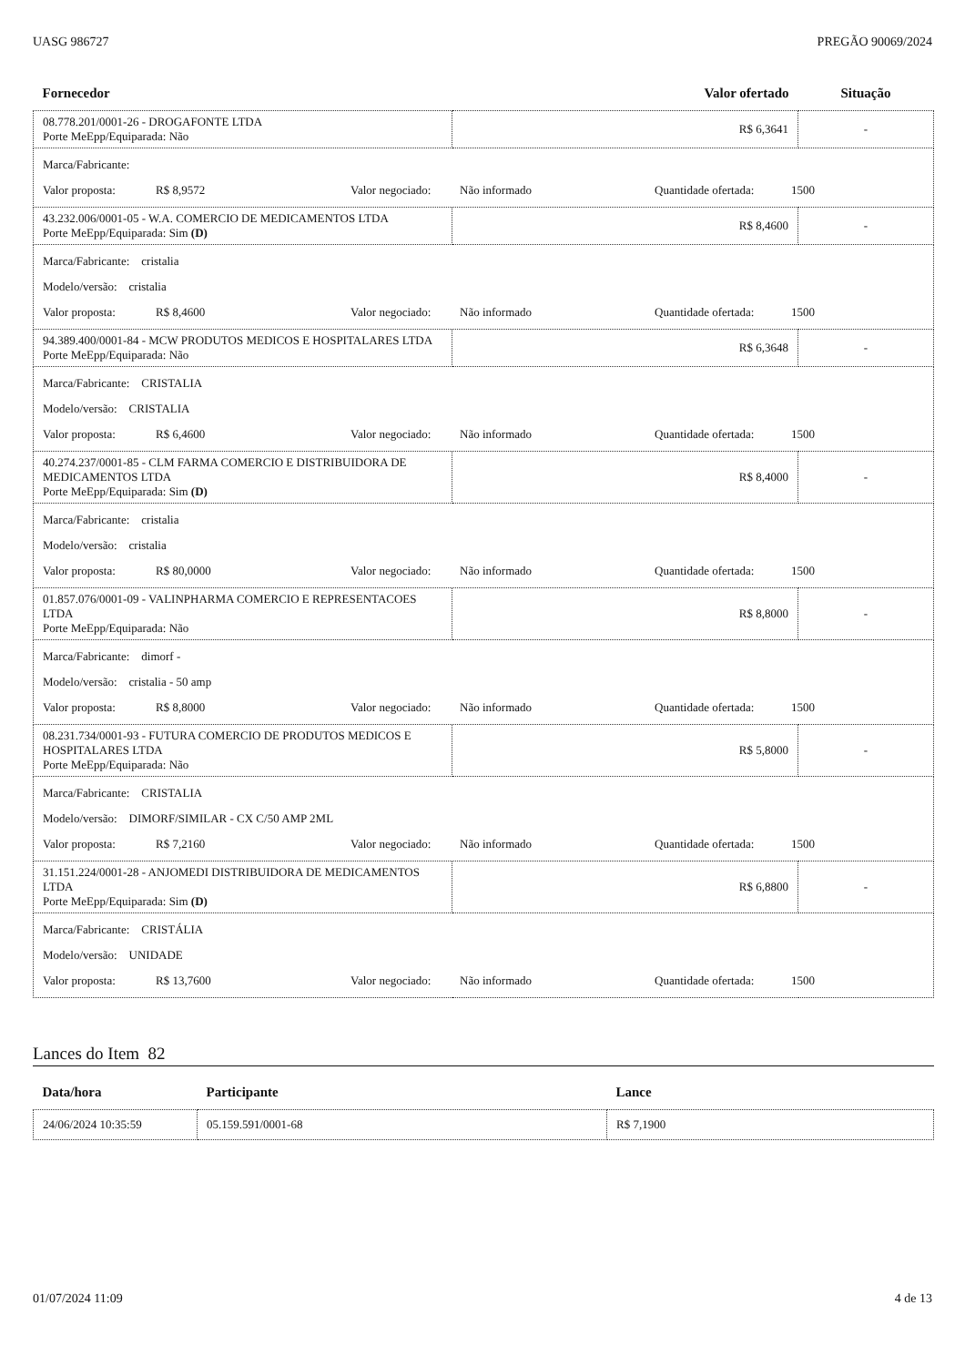UASG 986727 PREGÃO 90069/2024
| Fornecedor | Valor ofertado | Situação |
| --- | --- | --- |
| 08.778.201/0001-26 - DROGAFONTE LTDA Porte MeEpp/Equiparada: Não | R$ 6,3641 | - |
| Marca/Fabricante: Valor proposta: R$ 8,9572 Valor negociado: Não informado Quantidade ofertada: 1500 | | |
| 43.232.006/0001-05 - W.A. COMERCIO DE MEDICAMENTOS LTDA Porte MeEpp/Equiparada: Sim (D) | R$ 8,4600 | - |
| Marca/Fabricante: cristalia Modelo/versão: cristalia Valor proposta: R$ 8,4600 Valor negociado: Não informado Quantidade ofertada: 1500 | | |
| 94.389.400/0001-84 - MCW PRODUTOS MEDICOS E HOSPITALARES LTDA Porte MeEpp/Equiparada: Não | R$ 6,3648 | - |
| Marca/Fabricante: CRISTALIA Modelo/versão: CRISTALIA Valor proposta: R$ 6,4600 Valor negociado: Não informado Quantidade ofertada: 1500 | | |
| 40.274.237/0001-85 - CLM FARMA COMERCIO E DISTRIBUIDORA DE MEDICAMENTOS LTDA Porte MeEpp/Equiparada: Sim (D) | R$ 8,4000 | - |
| Marca/Fabricante: cristalia Modelo/versão: cristalia Valor proposta: R$ 80,0000 Valor negociado: Não informado Quantidade ofertada: 1500 | | |
| 01.857.076/0001-09 - VALINPHARMA COMERCIO E REPRESENTACOES LTDA Porte MeEpp/Equiparada: Não | R$ 8,8000 | - |
| Marca/Fabricante: dimorf - Modelo/versão: cristalia - 50 amp Valor proposta: R$ 8,8000 Valor negociado: Não informado Quantidade ofertada: 1500 | | |
| 08.231.734/0001-93 - FUTURA COMERCIO DE PRODUTOS MEDICOS E HOSPITALARES LTDA Porte MeEpp/Equiparada: Não | R$ 5,8000 | - |
| Marca/Fabricante: CRISTALIA Modelo/versão: DIMORF/SIMILAR - CX C/50 AMP 2ML Valor proposta: R$ 7,2160 Valor negociado: Não informado Quantidade ofertada: 1500 | | |
| 31.151.224/0001-28 - ANJOMEDI DISTRIBUIDORA DE MEDICAMENTOS LTDA Porte MeEpp/Equiparada: Sim (D) | R$ 6,8800 | - |
| Marca/Fabricante: CRISTÁLIA Modelo/versão: UNIDADE Valor proposta: R$ 13,7600 Valor negociado: Não informado Quantidade ofertada: 1500 | | |
Lances do Item 82
| Data/hora | Participante | Lance |
| --- | --- | --- |
| 24/06/2024 10:35:59 | 05.159.591/0001-68 | R$ 7,1900 |
01/07/2024 11:09 4 de 13